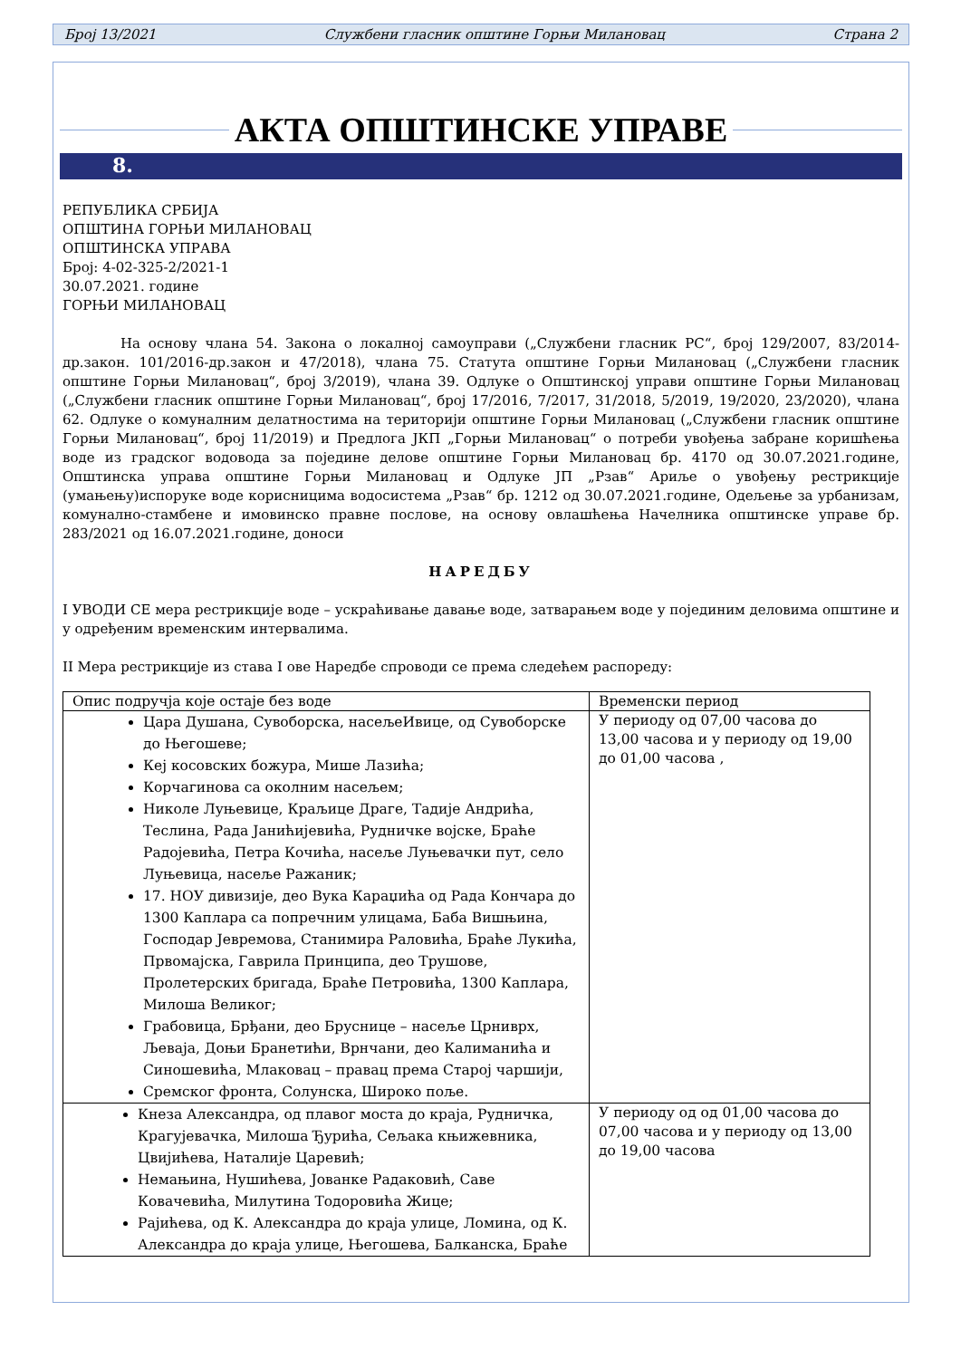Број 13/2021 Службени гласник општине Горњи Милановац Страна 2
АКТА ОПШТИНСКЕ УПРАВЕ
8.
РЕПУБЛИКА СРБИЈА
ОПШТИНА ГОРЊИ МИЛАНОВАЦ
ОПШТИНСКА УПРАВА
Број: 4-02-325-2/2021-1
30.07.2021. године
ГОРЊИ МИЛАНОВАЦ
На основу члана 54. Закона о локалној самоуправи („Службени гласник РС“, број 129/2007, 83/2014-др.закон. 101/2016-др.закон и 47/2018), члана 75. Статута општине Горњи Милановац („Службени гласник општине Горњи Милановац“, број 3/2019), члана 39. Одлуке о Општинској управи општине Горњи Милановац („Службени гласник општине Горњи Милановац“, број 17/2016, 7/2017, 31/2018, 5/2019, 19/2020, 23/2020), члана 62. Одлуке о комуналним делатностима на територији општине Горњи Милановац („Службени гласник општине Горњи Милановац“, број 11/2019) и Предлога ЈКП „Горњи Милановац“ о потреби увођења забране коришћења воде из градског водовода за поједине делове општине Горњи Милановац бр. 4170 од 30.07.2021.године, Општинска управа општине Горњи Милановац и Одлуке ЈП „Рзав“ Ариље о увођењу рестрикције (умањењу)испоруке воде корисницима водосистема „Рзав“ бр. 1212 од 30.07.2021.године, Одељење за урбанизам, комунално-стамбене и имовинско правне послове, на основу овлашћења Начелника општинске управе бр. 283/2021 од 16.07.2021.године, доноси
НАРЕДБУ
I УВОДИ СЕ мера рестрикције воде – ускраћивање давање воде, затварањем воде у појединим деловима општине и у одређеним временским интервалима.
II Мера рестрикције из става I ове Наредбе спроводи се према следећем распореду:
| Опис подручја које остаје без воде | Временски период |
| Цара Душана, Сувоборска, насељеИвице, од Сувоборске до Његошеве; Кеј косовских божура, Мише Лазића; Корчагинова са околним насељем; Николе Луњевице, Краљице Драге, Тадије Андрића, Теслина, Рада Јанићијевића, Рудничке војске, Браће Радојевића, Петра Кочића, насеље Луњевачки пут, село Луњевица, насеље Ражаник; 17. НОУ дивизије, део Вука Караџића од Рада Кончара до 1300 Каплара са попречним улицама, Баба Вишњина, Господар Јевремова, Станимира Раловића, Браће Лукића, Првомајска, Гаврила Принципа, део Трушове, Пролетерских бригада, Браће Петровића, 1300 Каплара, Милоша Великог; Грабовица, Брђани, део Бруснице – насеље Црниврх, Љеваја, Доњи Бранетићи, Врнчани, део Калиманића и Синошевића, Млаковац – правац према Старој чаршији, Сремског фронта, Солунска, Широко поље. | У периоду од 07,00 часова до 13,00 часова и у периоду од 19,00 до 01,00 часова , |
| Кнеза Александра, од плавог моста до краја, Рудничка, Крагујевачка, Милоша Ђурића, Сељака књижевника, Цвијићева, Наталије Царевић; Немањина, Нушићева, Јованке Радаковић, Саве Ковачевића, Милутина Тодоровића Жице; Рајићева, од К. Александра до краја улице, Ломина, од К. Александра до краја улице, Његошева, Балканска, Браће | У периоду од од 01,00 часова до 07,00 часова и у периоду од 13,00 до 19,00 часова |